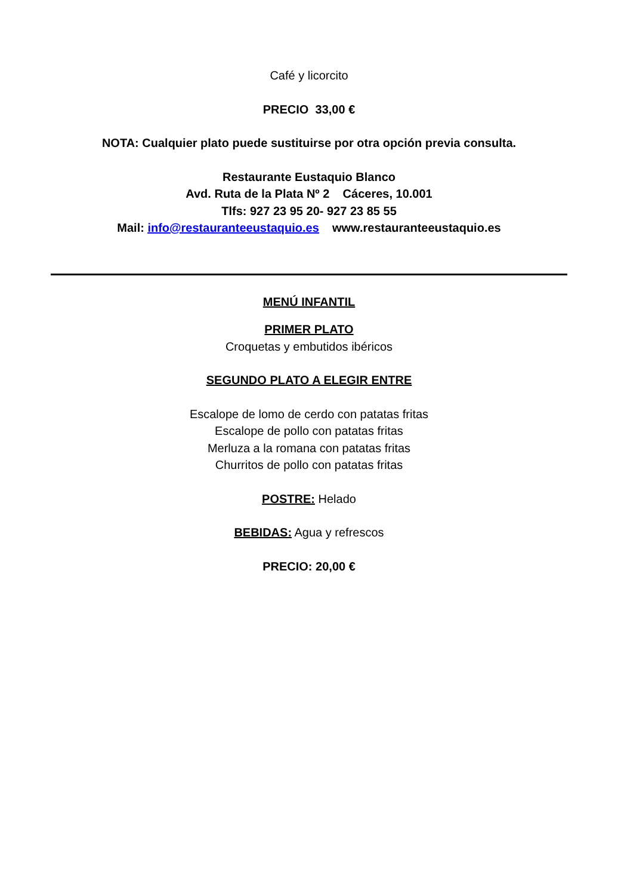Café y licorcito
PRECIO 33,00 €
NOTA: Cualquier plato puede sustituirse por otra opción previa consulta.
Restaurante Eustaquio Blanco
Avd. Ruta de la Plata Nº 2 Cáceres, 10.001
Tlfs: 927 23 95 20- 927 23 85 55
Mail: info@restauranteeustaquio.es www.restauranteeustaquio.es
MENÚ INFANTIL
PRIMER PLATO
Croquetas y embutidos ibéricos
SEGUNDO PLATO A ELEGIR ENTRE
Escalope de lomo de cerdo con patatas fritas
Escalope de pollo con patatas fritas
Merluza a la romana con patatas fritas
Churritos de pollo con patatas fritas
POSTRE: Helado
BEBIDAS: Agua y refrescos
PRECIO: 20,00 €